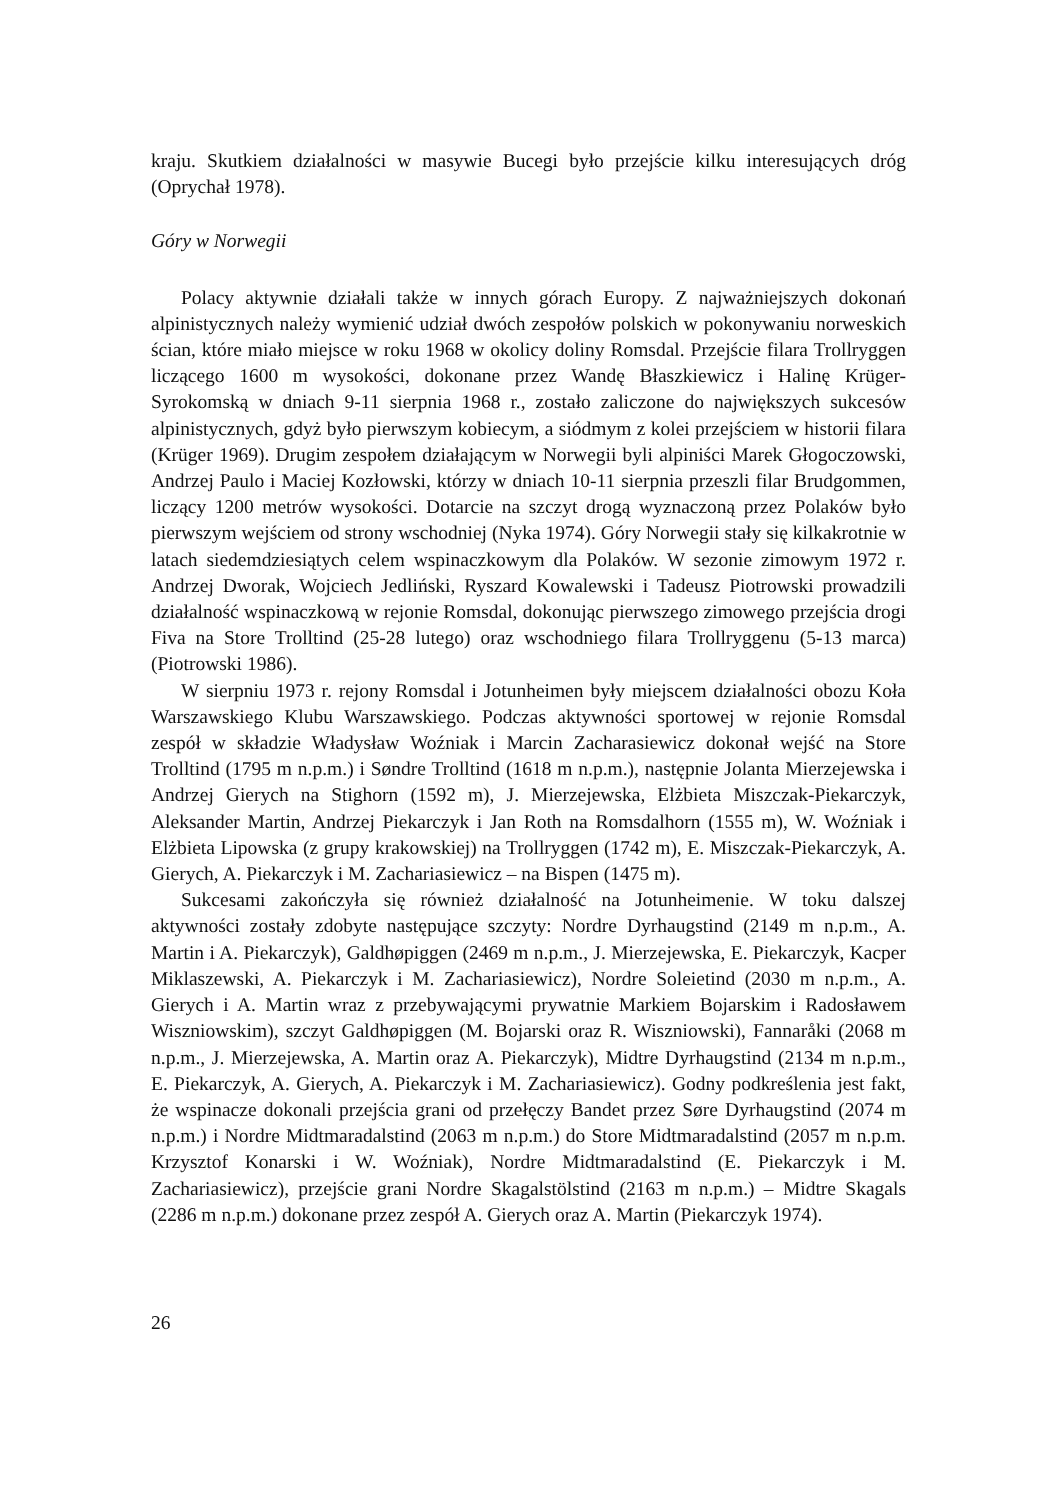kraju. Skutkiem działalności w masywie Bucegi było przejście kilku interesujących dróg (Oprychał 1978).
Góry w Norwegii
Polacy aktywnie działali także w innych górach Europy. Z najważniejszych dokonań alpinistycznych należy wymienić udział dwóch zespołów polskich w pokonywaniu norweskich ścian, które miało miejsce w roku 1968 w okolicy doliny Romsdal. Przejście filara Trollryggen liczącego 1600 m wysokości, dokonane przez Wandę Błaszkiewicz i Halinę Krüger-Syrokomską w dniach 9-11 sierpnia 1968 r., zostało zaliczone do największych sukcesów alpinistycznych, gdyż było pierwszym kobiecym, a siódmym z kolei przejściem w historii filara (Krüger 1969). Drugim zespołem działającym w Norwegii byli alpiniści Marek Głogoczowski, Andrzej Paulo i Maciej Kozłowski, którzy w dniach 10-11 sierpnia przeszli filar Brudgommen, liczący 1200 metrów wysokości. Dotarcie na szczyt drogą wyznaczoną przez Polaków było pierwszym wejściem od strony wschodniej (Nyka 1974). Góry Norwegii stały się kilkakrotnie w latach siedemdziesiątych celem wspinaczkowym dla Polaków. W sezonie zimowym 1972 r. Andrzej Dworak, Wojciech Jedliński, Ryszard Kowalewski i Tadeusz Piotrowski prowadzili działalność wspinaczkową w rejonie Romsdal, dokonując pierwszego zimowego przejścia drogi Fiva na Store Trolltind (25-28 lutego) oraz wschodniego filara Trollryggenu (5-13 marca) (Piotrowski 1986).
W sierpniu 1973 r. rejony Romsdal i Jotunheimen były miejscem działalności obozu Koła Warszawskiego Klubu Warszawskiego. Podczas aktywności sportowej w rejonie Romsdal zespół w składzie Władysław Woźniak i Marcin Zacharasiewicz dokonał wejść na Store Trolltind (1795 m n.p.m.) i Søndre Trolltind (1618 m n.p.m.), następnie Jolanta Mierzejewska i Andrzej Gierych na Stighorn (1592 m), J. Mierzejewska, Elżbieta Miszczak-Piekarczyk, Aleksander Martin, Andrzej Piekarczyk i Jan Roth na Romsdalhorn (1555 m), W. Woźniak i Elżbieta Lipowska (z grupy krakowskiej) na Trollryggen (1742 m), E. Miszczak-Piekarczyk, A. Gierych, A. Piekarczyk i M. Zachariasiewicz – na Bispen (1475 m).
Sukcesami zakończyła się również działalność na Jotunheimenie. W toku dalszej aktywności zostały zdobyte następujące szczyty: Nordre Dyrhaugstind (2149 m n.p.m., A. Martin i A. Piekarczyk), Galdhøpiggen (2469 m n.p.m., J. Mierzejewska, E. Piekarczyk, Kacper Miklaszewski, A. Piekarczyk i M. Zachariasiewicz), Nordre Soleietind (2030 m n.p.m., A. Gierych i A. Martin wraz z przebywającymi prywatnie Markiem Bojarskim i Radosławem Wiszniowskim), szczyt Galdhøpiggen (M. Bojarski oraz R. Wiszniowski), Fannaråki (2068 m n.p.m., J. Mierzejewska, A. Martin oraz A. Piekarczyk), Midtre Dyrhaugstind (2134 m n.p.m., E. Piekarczyk, A. Gierych, A. Piekarczyk i M. Zachariasiewicz). Godny podkreślenia jest fakt, że wspinacze dokonali przejścia grani od przełęczy Bandet przez Søre Dyrhaugstind (2074 m n.p.m.) i Nordre Midtmaradalstind (2063 m n.p.m.) do Store Midtmaradalstind (2057 m n.p.m. Krzysztof Konarski i W. Woźniak), Nordre Midtmaradalstind (E. Piekarczyk i M. Zachariasiewicz), przejście grani Nordre Skagalstölstind (2163 m n.p.m.) – Midtre Skagals (2286 m n.p.m.) dokonane przez zespół A. Gierych oraz A. Martin (Piekarczyk 1974).
26